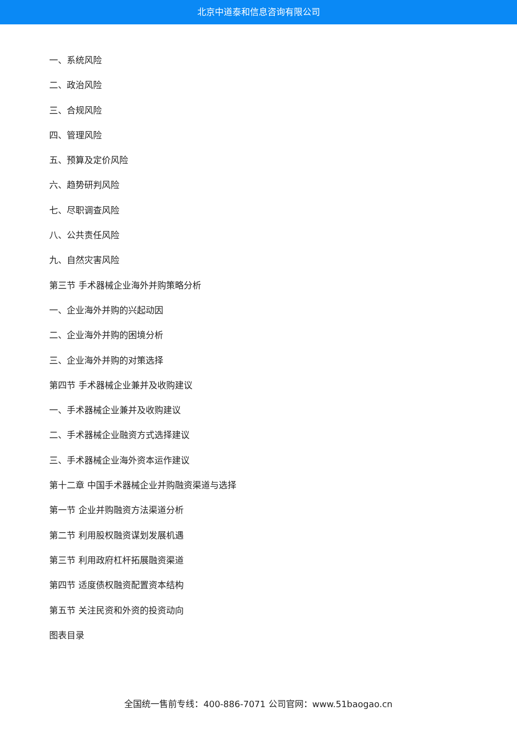北京中道泰和信息咨询有限公司
一、系统风险
二、政治风险
三、合规风险
四、管理风险
五、预算及定价风险
六、趋势研判风险
七、尽职调查风险
八、公共责任风险
九、自然灾害风险
第三节 手术器械企业海外并购策略分析
一、企业海外并购的兴起动因
二、企业海外并购的困境分析
三、企业海外并购的对策选择
第四节 手术器械企业兼并及收购建议
一、手术器械企业兼并及收购建议
二、手术器械企业融资方式选择建议
三、手术器械企业海外资本运作建议
第十二章 中国手术器械企业并购融资渠道与选择
第一节 企业并购融资方法渠道分析
第二节 利用股权融资谋划发展机遇
第三节 利用政府杠杆拓展融资渠道
第四节 适度债权融资配置资本结构
第五节 关注民资和外资的投资动向
图表目录
全国统一售前专线：400-886-7071 公司官网：www.51baogao.cn